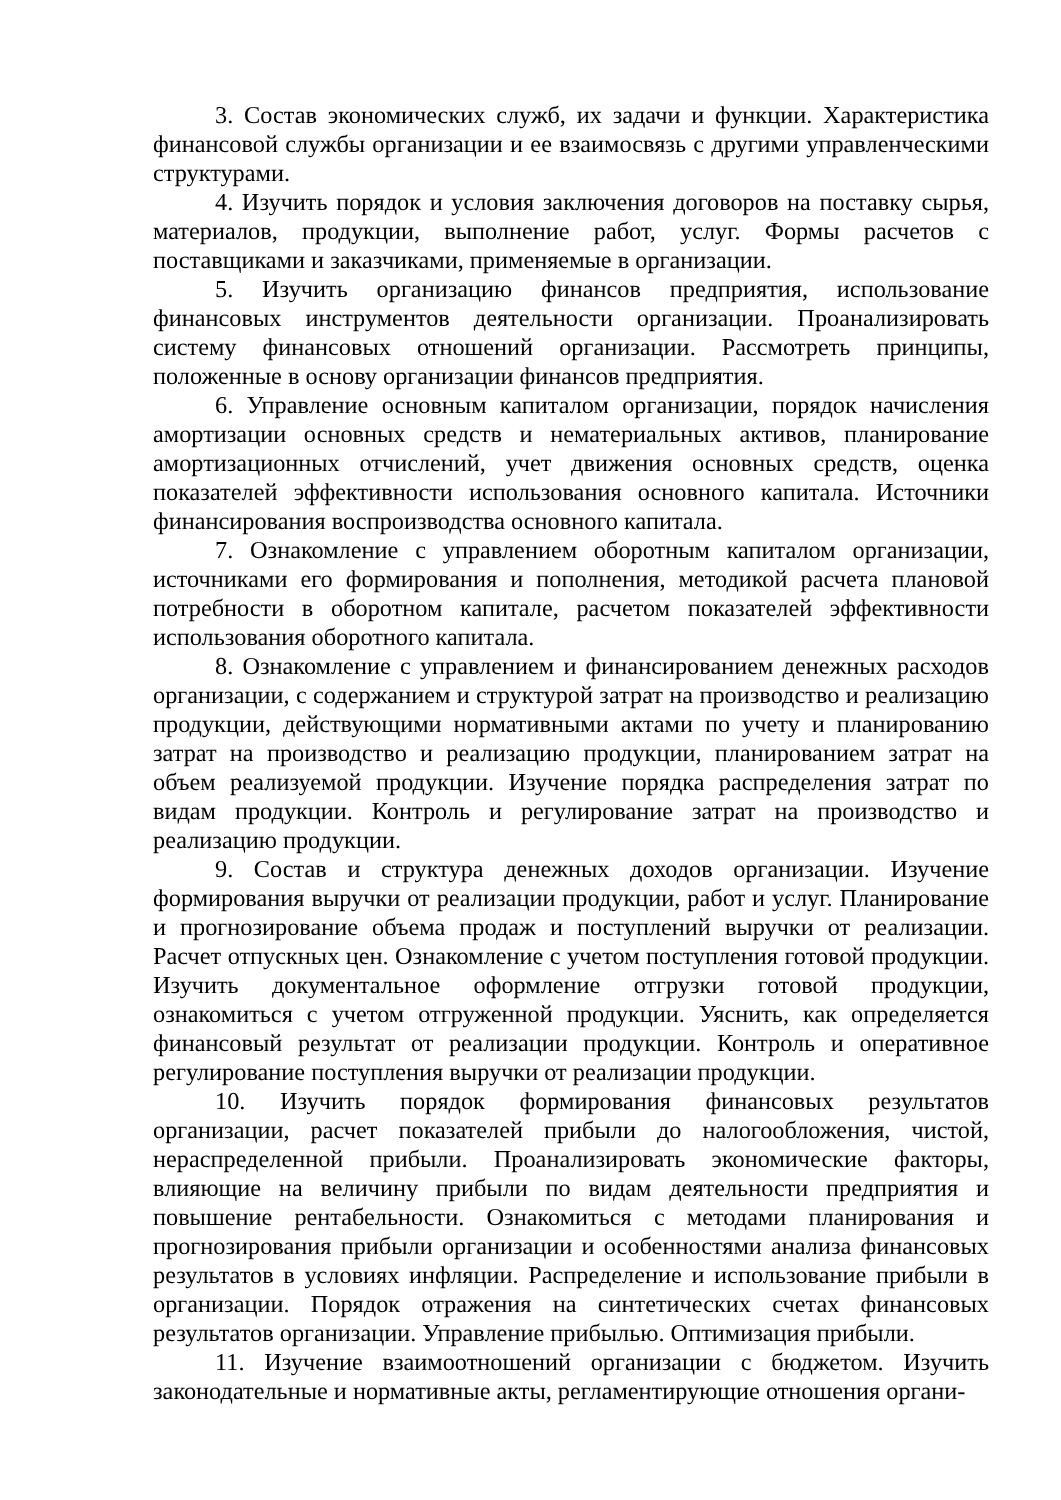3. Состав экономических служб, их задачи и функции. Характеристика финансовой службы организации и ее взаимосвязь с другими управленческими структурами.
4. Изучить порядок и условия заключения договоров на поставку сырья, материалов, продукции, выполнение работ, услуг. Формы расчетов с поставщиками и заказчиками, применяемые в организации.
5. Изучить организацию финансов предприятия, использование финансовых инструментов деятельности организации. Проанализировать систему финансовых отношений организации. Рассмотреть принципы, положенные в основу организации финансов предприятия.
6. Управление основным капиталом организации, порядок начисления амортизации основных средств и нематериальных активов, планирование амортизационных отчислений, учет движения основных средств, оценка показателей эффективности использования основного капитала. Источники финансирования воспроизводства основного капитала.
7. Ознакомление с управлением оборотным капиталом организации, источниками его формирования и пополнения, методикой расчета плановой потребности в оборотном капитале, расчетом показателей эффективности использования оборотного капитала.
8. Ознакомление с управлением и финансированием денежных расходов организации, с содержанием и структурой затрат на производство и реализацию продукции, действующими нормативными актами по учету и планированию затрат на производство и реализацию продукции, планированием затрат на объем реализуемой продукции. Изучение порядка распределения затрат по видам продукции. Контроль и регулирование затрат на производство и реализацию продукции.
9. Состав и структура денежных доходов организации. Изучение формирования выручки от реализации продукции, работ и услуг. Планирование и прогнозирование объема продаж и поступлений выручки от реализации. Расчет отпускных цен. Ознакомление с учетом поступления готовой продукции. Изучить документальное оформление отгрузки готовой продукции, ознакомиться с учетом отгруженной продукции. Уяснить, как определяется финансовый результат от реализации продукции. Контроль и оперативное регулирование поступления выручки от реализации продукции.
10. Изучить порядок формирования финансовых результатов организации, расчет показателей прибыли до налогообложения, чистой, нераспределенной прибыли. Проанализировать экономические факторы, влияющие на величину прибыли по видам деятельности предприятия и повышение рентабельности. Ознакомиться с методами планирования и прогнозирования прибыли организации и особенностями анализа финансовых результатов в условиях инфляции. Распределение и использование прибыли в организации. Порядок отражения на синтетических счетах финансовых результатов организации. Управление прибылью. Оптимизация прибыли.
11. Изучение взаимоотношений организации с бюджетом. Изучить законодательные и нормативные акты, регламентирующие отношения органи-